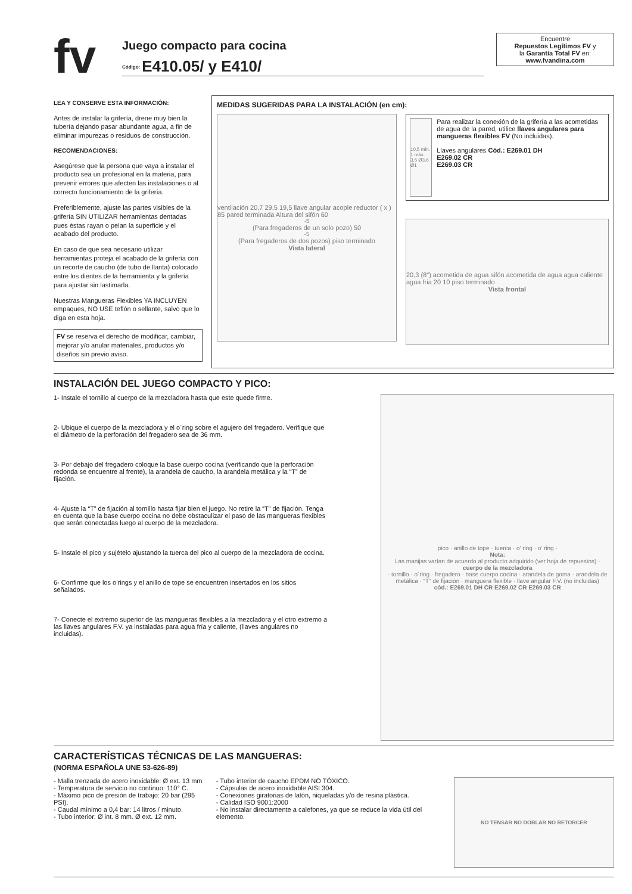fv
Juego compacto para cocina
<sup>Código:</sup> E410.05/ y E410/
Encuentre
Repuestos Legítimos FV y
la Garantía Total FV en:
www.fvandina.com
LEA Y CONSERVE ESTA INFORMACIÓN:
Antes de instalar la grifería, drene muy bien la tubería dejando pasar abundante agua, a fin de eliminar impurezas o residuos de construcción.
RECOMENDACIONES:
Asegúrese que la persona que vaya a instalar el producto sea un profesional en la materia, para prevenir errores que afecten las instalaciones o al correcto funcionamiento de la grifería.
Preferiblemente, ajuste las partes visibles de la grifería SIN UTILIZAR herramientas dentadas pues éstas rayan o pelan la superficie y el acabado del producto.
En caso de que sea necesario utilizar herramientas proteja el acabado de la grifería con un recorte de caucho (de tubo de llanta) colocado entre los dientes de la herramienta y la grifería para ajustar sin lastimarla.
Nuestras Mangueras Flexibles YA INCLUYEN empaques, NO USE teflón o sellante, salvo que lo diga en esta hoja.
FV se reserva el derecho de modificar, cambiar, mejorar y/o anular materiales, productos y/o diseños sin previo aviso.
MEDIDAS SUGERIDAS PARA LA INSTALACIÓN (en cm):
ventilación 20,7 29,5 19,5 llave angular acople reductor ( x ) 85 pared terminada Altura del sifón 60<sup>-5</sup> (Para fregaderos de un solo pozo) 50<sup>-5</sup> (Para fregaderos de dos pozos) piso terminado
Vista lateral
10,5 min. 1 máx. 3,5 Ø3,6 Ø1
Para realizar la conexión de la grifería a las acometidas de agua de la pared, utilice llaves angulares para mangueras flexibles FV (No incluidas).
Llaves angulares Cód.: E269.01 DH
E269.02 CR
E269.03 CR
20,3 (8") acometida de agua sifón acometida de agua agua caliente agua fria 20 10 piso terminado
Vista frontal
INSTALACIÓN DEL JUEGO COMPACTO Y PICO:
1- Instale el tornillo al cuerpo de la mezcladora hasta que este quede firme.
2- Ubique el cuerpo de la mezcladora y el o´ring sobre el agujero del fregadero. Verifique que el diámetro de la perforación del fregadero sea de 36 mm.
3- Por debajo del fregadero coloque la base cuerpo cocina (verificando que la perforación redonda se encuentre al frente), la arandela de caucho, la arandela metálica y la “T” de fijación.
4- Ajuste la “T” de fijación al tornillo hasta fijar bien el juego. No retire la “T” de fijación. Tenga en cuenta que la base cuerpo cocina no debe obstaculizar el paso de las mangueras flexibles que serán conectadas luego al cuerpo de la mezcladora.
5- Instale el pico y sujételo ajustando la tuerca del pico al cuerpo de la mezcladora de cocina.
6- Confirme que los o’rings y el anillo de tope se encuentren insertados en los sitios señalados.
7- Conecte el extremo superior de las mangueras flexibles a la mezcladora y el otro extremo a las llaves angulares F.V. ya instaladas para agua fría y caliente, (llaves angulares no incluidas).
pico · anillo de tope · tuerca · o’ ring · o’ ring ·
Nota:
Las manijas varían de acuerdo al producto adquirido (ver hoja de repuestos) ·
cuerpo de la mezcladora
· tornillo · o´ring · fregadero · base cuerpo cocina · arandela de goma · arandela de metálica · “T” de fijación · manguera flexible · llave angular F.V. (no incluidas)
cód.: E269.01 DH CR E269.02 CR E269.03 CR
CARACTERÍSTICAS TÉCNICAS DE LAS MANGUERAS:
(NORMA ESPAÑOLA UNE 53-626-89)
- Malla trenzada de acero inoxidable: Ø ext. 13 mm
- Temperatura de servicio no continuo: 110° C.
- Máximo pico de presión de trabajo: 20 bar (295 PSI).
- Caudal mínimo a 0,4 bar: 14 litros / minuto.
- Tubo interior: Ø int. 8 mm. Ø ext. 12 mm.
- Tubo interior de caucho EPDM NO TÓXICO.
- Cápsulas de acero inoxidable AISI 304.
- Conexiones giratorias de latón, niqueladas y/o de resina plástica.
- Calidad ISO 9001:2000
- No instalar directamente a calefones, ya que se reduce la vida útil del elemento.
NO TENSAR NO DOBLAR NO RETORCER